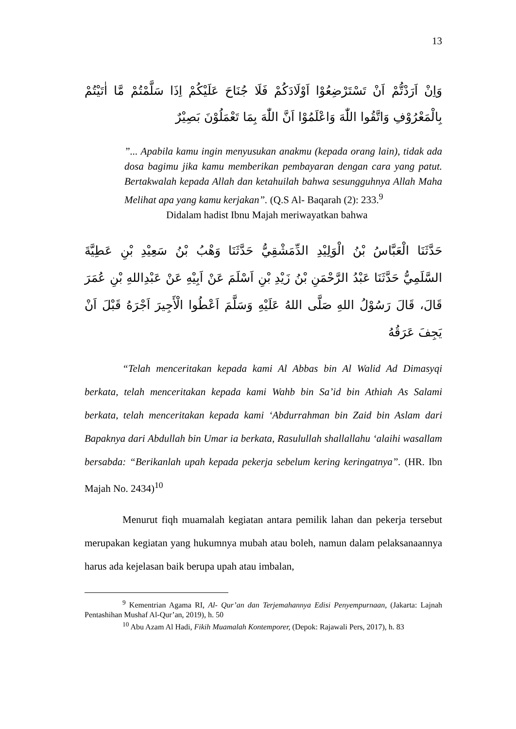13
وَاِنْ اَرَدْتُّمْ اَنْ تَسْتَرْضِعُوْا اَوْلَادَكُمْ فَلَا جُنَاحَ عَلَيْكُمْ اِذَا سَلَّمْتُمْ مَّا اٰتَيْتُمْ بِالْمَعْرُوْفِ وَاتَّقُوا اللّٰهَ وَاعْلَمُوْا اَنَّ اللّٰهَ بِمَا تَعْمَلُوْنَ بَصِيْرٌ
”... Apabila kamu ingin menyusukan anakmu (kepada orang lain), tidak ada dosa bagimu jika kamu memberikan pembayaran dengan cara yang patut. Bertakwalah kepada Allah dan ketahuilah bahwa sesungguhnya Allah Maha Melihat apa yang kamu kerjakan”. (Q.S Al- Baqarah (2): 233.<sup>9</sup>
Didalam hadist Ibnu Majah meriwayatkan bahwa
حَدَّثَنَا الْعَبَّاسُ بْنُ الْوَلِيْدِ الدِّمَشْقِيُّ حَدَّثَنَا وَهْبُ بْنُ سَعِيْدِ بْنِ عَطِيَّةَ السَّلَمِيُّ حَدَّثَنَا عَبْدُ الرَّحْمَنِ بْنُ زَيْدِ بْنِ اَسْلَمَ عَنْ اَبِيْهِ عَنْ عَبْدِاللهِ بْنِ عُمَرَ قَالَ، قَالَ رَسُوْلُ اللهِ صَلَّى اللهُ عَلَيْهِ وَسَلَّمَ اَعْطُوا الْأَجِيرَ اَجْرَهُ قَبْلَ اَنْ يَجِفَ عَرَقُهُ
“Telah menceritakan kepada kami Al Abbas bin Al Walid Ad Dimasyqi berkata, telah menceritakan kepada kami Wahb bin Sa’id bin Athiah As Salami berkata, telah menceritakan kepada kami ‘Abdurrahman bin Zaid bin Aslam dari Bapaknya dari Abdullah bin Umar ia berkata, Rasulullah shallallahu ‘alaihi wasallam bersabda: “Berikanlah upah kepada pekerja sebelum kering keringatnya”. (HR. Ibn Majah No. 2434)<sup>10</sup>
Menurut fiqh muamalah kegiatan antara pemilik lahan dan pekerja tersebut merupakan kegiatan yang hukumnya mubah atau boleh, namun dalam pelaksanaannya harus ada kejelasan baik berupa upah atau imbalan,
<sup>9</sup> Kementrian Agama RI, Al- Qur’an dan Terjemahannya Edisi Penyempurnaan, (Jakarta: Lajnah Pentashihan Mushaf Al-Qur’an, 2019), h. 50
<sup>10</sup> Abu Azam Al Hadi, Fikih Muamalah Kontemporer, (Depok: Rajawali Pers, 2017), h. 83